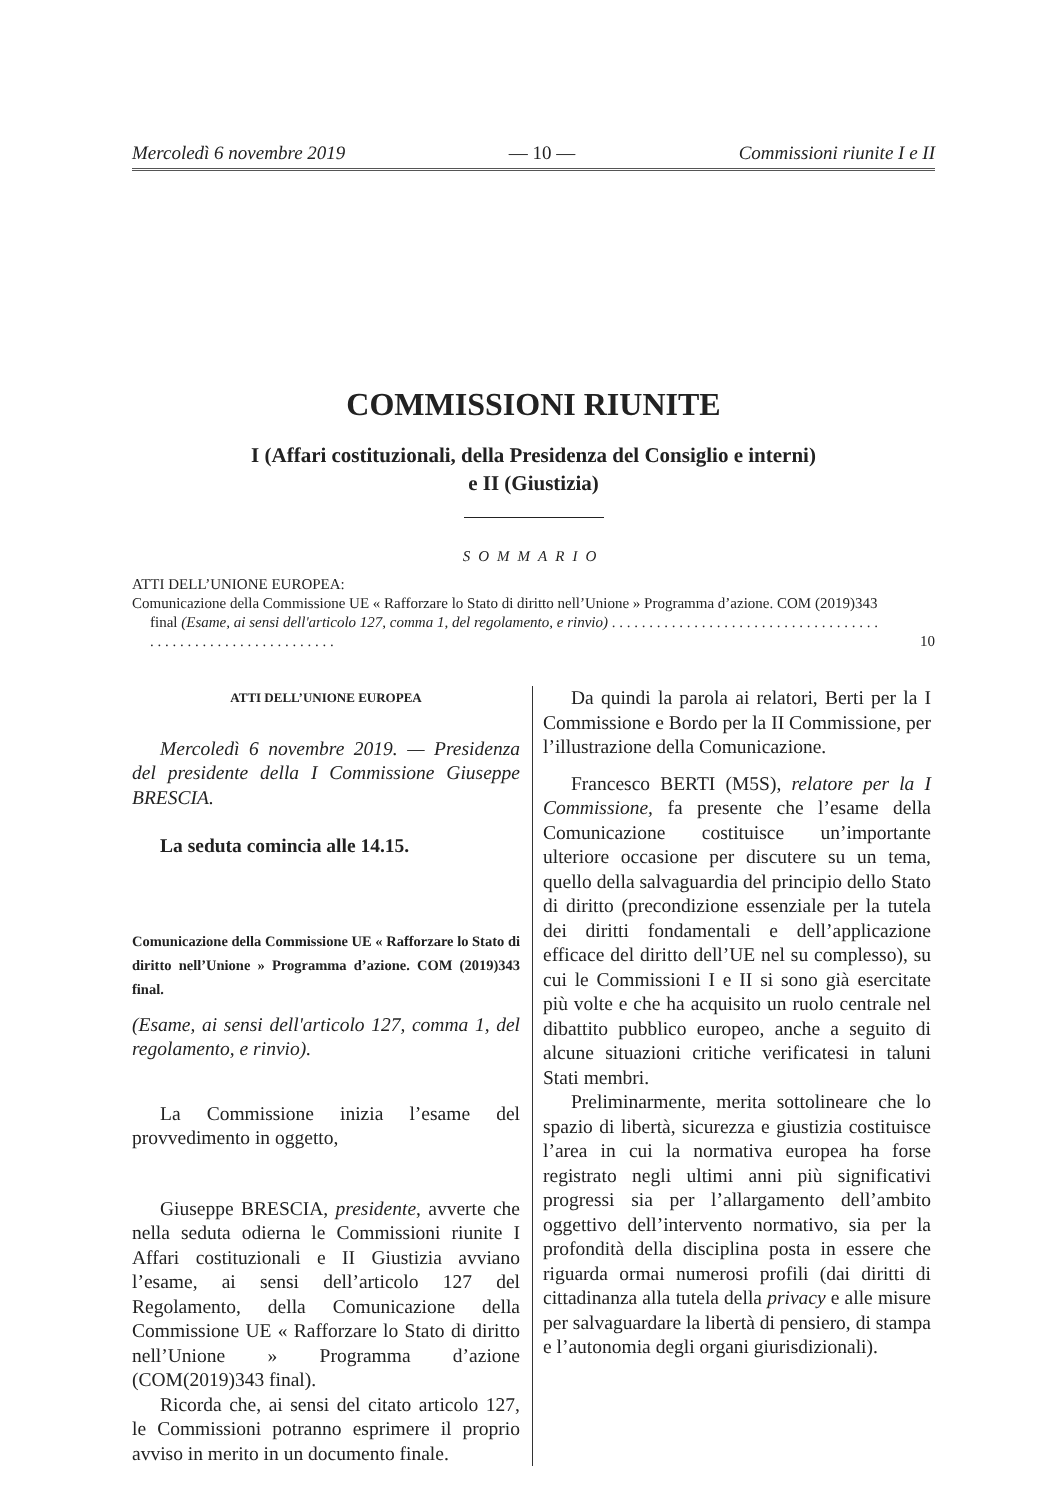Mercoledì 6 novembre 2019 — 10 — Commissioni riunite I e II
COMMISSIONI RIUNITE
I (Affari costituzionali, della Presidenza del Consiglio e interni)
e II (Giustizia)
SOMMARIO
ATTI DELL’UNIONE EUROPEA:
Comunicazione della Commissione UE « Rafforzare lo Stato di diritto nell’Unione » Programma d’azione. COM (2019)343 final (Esame, ai sensi dell'articolo 127, comma 1, del regolamento, e rinvio) . . . . . . . . . . . . . . . . . . . . . . . . . . . . . . . . . . . . . . . . . . . . . . . . . . . . . . . . . . . . .
10
ATTI DELL’UNIONE EUROPEA
Mercoledì 6 novembre 2019. — Presidenza del presidente della I Commissione Giuseppe BRESCIA.
La seduta comincia alle 14.15.
Comunicazione della Commissione UE « Rafforzare lo Stato di diritto nell’Unione » Programma d’azione. COM (2019)343 final.
(Esame, ai sensi dell'articolo 127, comma 1, del regolamento, e rinvio).
La Commissione inizia l’esame del provvedimento in oggetto,
Giuseppe BRESCIA, presidente, avverte che nella seduta odierna le Commissioni riunite I Affari costituzionali e II Giustizia avviano l’esame, ai sensi dell’articolo 127 del Regolamento, della Comunicazione della Commissione UE « Rafforzare lo Stato di diritto nell’Unione » Programma d’azione (COM(2019)343 final).
Ricorda che, ai sensi del citato articolo 127, le Commissioni potranno esprimere il proprio avviso in merito in un documento finale.
Da quindi la parola ai relatori, Berti per la I Commissione e Bordo per la II Commissione, per l’illustrazione della Comunicazione.
Francesco BERTI (M5S), relatore per la I Commissione, fa presente che l’esame della Comunicazione costituisce un’importante ulteriore occasione per discutere su un tema, quello della salvaguardia del principio dello Stato di diritto (precondizione essenziale per la tutela dei diritti fondamentali e dell’applicazione efficace del diritto dell’UE nel su complesso), su cui le Commissioni I e II si sono già esercitate più volte e che ha acquisito un ruolo centrale nel dibattito pubblico europeo, anche a seguito di alcune situazioni critiche verificatesi in taluni Stati membri.
Preliminarmente, merita sottolineare che lo spazio di libertà, sicurezza e giustizia costituisce l’area in cui la normativa europea ha forse registrato negli ultimi anni più significativi progressi sia per l’allargamento dell’ambito oggettivo dell’intervento normativo, sia per la profondità della disciplina posta in essere che riguarda ormai numerosi profili (dai diritti di cittadinanza alla tutela della privacy e alle misure per salvaguardare la libertà di pensiero, di stampa e l’autonomia degli organi giurisdizionali).